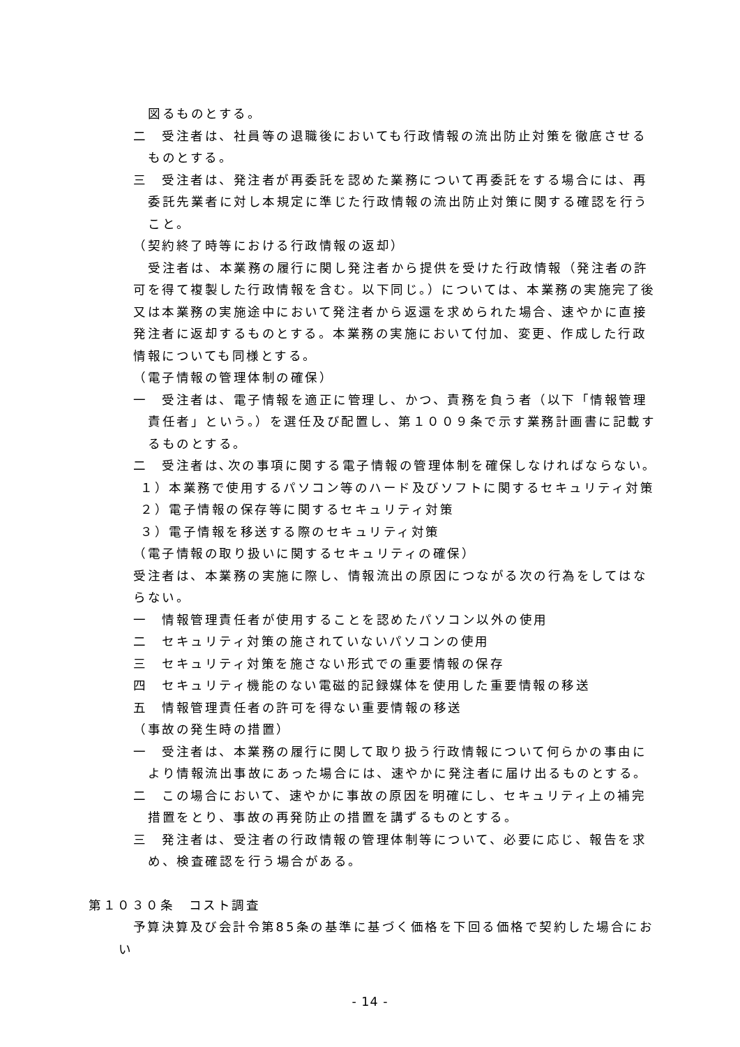図るものとする。
二　受注者は、社員等の退職後においても行政情報の流出防止対策を徹底させるものとする。
三　受注者は、発注者が再委託を認めた業務について再委託をする場合には、再委託先業者に対し本規定に準じた行政情報の流出防止対策に関する確認を行うこと。
（契約終了時等における行政情報の返却）
受注者は、本業務の履行に関し発注者から提供を受けた行政情報（発注者の許可を得て複製した行政情報を含む。以下同じ。）については、本業務の実施完了後又は本業務の実施途中において発注者から返還を求められた場合、速やかに直接発注者に返却するものとする。本業務の実施において付加、変更、作成した行政情報についても同様とする。
（電子情報の管理体制の確保）
一　受注者は、電子情報を適正に管理し、かつ、責務を負う者（以下「情報管理責任者」という。）を選任及び配置し、第１００９条で示す業務計画書に記載するものとする。
二　受注者は､次の事項に関する電子情報の管理体制を確保しなければならない｡
１）本業務で使用するパソコン等のハード及びソフトに関するセキュリティ対策
２）電子情報の保存等に関するセキュリティ対策
３）電子情報を移送する際のセキュリティ対策
（電子情報の取り扱いに関するセキュリティの確保）
受注者は、本業務の実施に際し、情報流出の原因につながる次の行為をしてはならない。
一　情報管理責任者が使用することを認めたパソコン以外の使用
二　セキュリティ対策の施されていないパソコンの使用
三　セキュリティ対策を施さない形式での重要情報の保存
四　セキュリティ機能のない電磁的記録媒体を使用した重要情報の移送
五　情報管理責任者の許可を得ない重要情報の移送
（事故の発生時の措置）
一　受注者は、本業務の履行に関して取り扱う行政情報について何らかの事由により情報流出事故にあった場合には、速やかに発注者に届け出るものとする。
二　この場合において、速やかに事故の原因を明確にし、セキュリティ上の補完措置をとり、事故の再発防止の措置を講ずるものとする。
三　発注者は、受注者の行政情報の管理体制等について、必要に応じ、報告を求め、検査確認を行う場合がある。
第１０３０条　コスト調査
　予算決算及び会計令第85条の基準に基づく価格を下回る価格で契約した場合におい
- 14 -